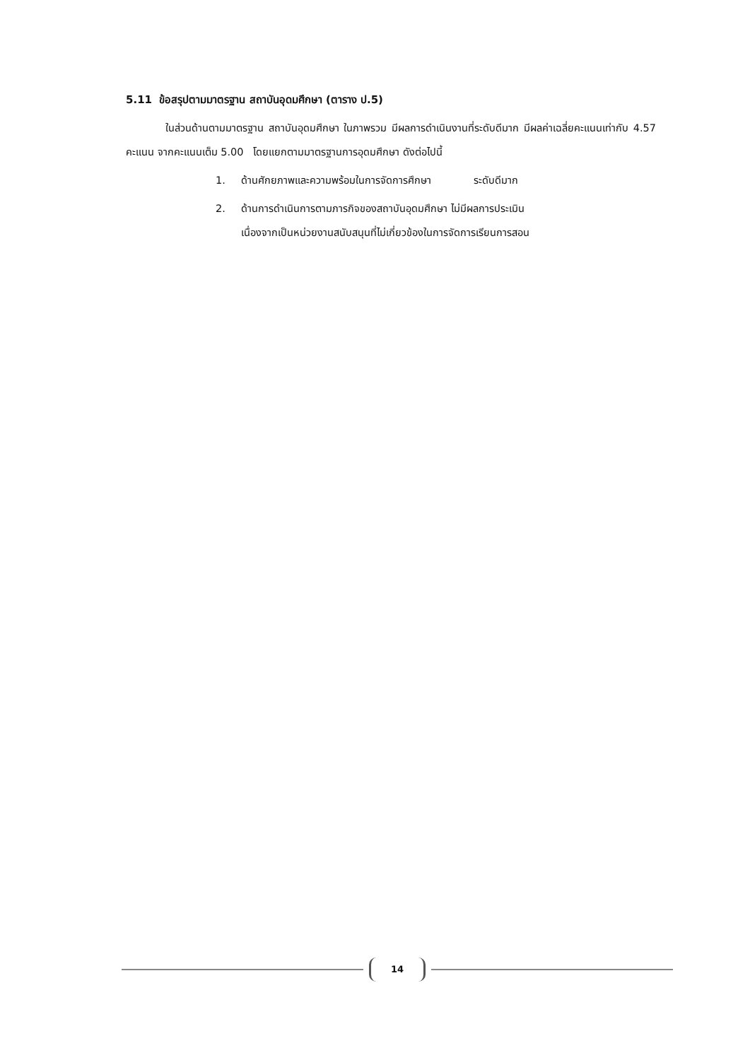5.11 ข้อสรุปตามมาตรฐาน สถาบันอุดมศึกษา (ตาราง ป.5)
ในส่วนด้านตามมาตรฐาน สถาบันอุดมศึกษา ในภาพรวม มีผลการดำเนินงานที่ระดับดีมาก มีผลค่าเฉลี่ยคะแนนเท่ากับ 4.57 คะแนน จากคะแนนเต็ม 5.00 โดยแยกตามมาตรฐานการอุดมศึกษา ดังต่อไปนี้
1. ด้านศักยภาพและความพร้อมในการจัดการศึกษา ระดับดีมาก
2. ด้านการดำเนินการตามภารกิจของสถาบันอุดมศึกษา ไม่มีผลการประเมิน
เนื่องจากเป็นหน่วยงานสนับสนุนที่ไม่เกี่ยวข้องในการจัดการเรียนการสอน
14